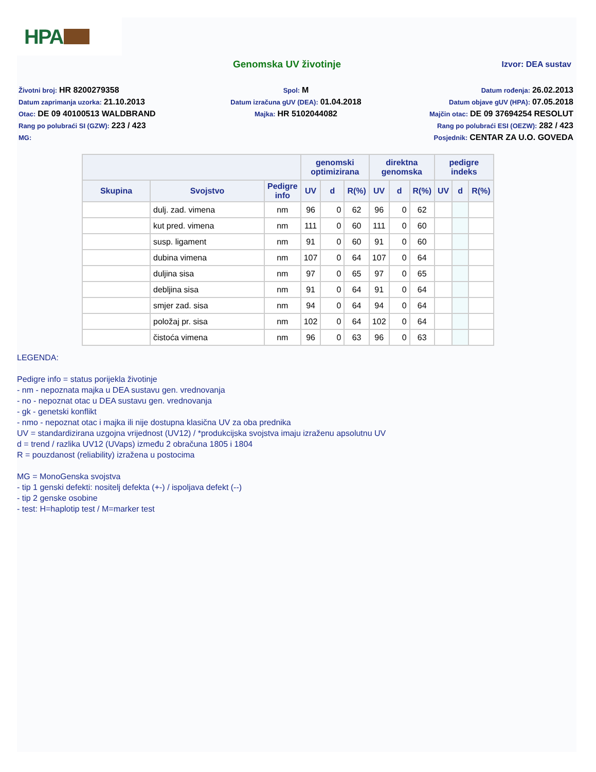HPA
Genomska UV životinje
Izvor: DEA sustav
Životni broj: HR 8200279358
Datum zaprimanja uzorka: 21.10.2013
Otac: DE 09 40100513 WALDBRAND
Rang po polubraći SI (GZW): 223 / 423
MG:
Spol: M
Datum izračuna gUV (DEA): 01.04.2018
Majka: HR 5102044082
Datum rođenja: 26.02.2013
Datum objave gUV (HPA): 07.05.2018
Majčin otac: DE 09 37694254 RESOLUT
Rang po polubraći ESI (OEZW): 282 / 423
Posjednik: CENTAR ZA U.O. GOVEDA
| | | | genomski optimizirana | | | direktna genomska | | | pedigre indeks | | |
| --- | --- | --- | --- | --- | --- | --- | --- | --- | --- | --- | --- |
| Skupina | Svojstvo | Pedigre info | UV | d | R(%) | UV | d | R(%) | UV | d | R(%) |
| | dulj. zad. vimena | nm | 96 | 0 | 62 | 96 | 0 | 62 | | | |
| | kut pred. vimena | nm | 111 | 0 | 60 | 111 | 0 | 60 | | | |
| | susp. ligament | nm | 91 | 0 | 60 | 91 | 0 | 60 | | | |
| | dubina vimena | nm | 107 | 0 | 64 | 107 | 0 | 64 | | | |
| | duljina sisa | nm | 97 | 0 | 65 | 97 | 0 | 65 | | | |
| | debljina sisa | nm | 91 | 0 | 64 | 91 | 0 | 64 | | | |
| | smjer zad. sisa | nm | 94 | 0 | 64 | 94 | 0 | 64 | | | |
| | položaj pr. sisa | nm | 102 | 0 | 64 | 102 | 0 | 64 | | | |
| | čistoća vimena | nm | 96 | 0 | 63 | 96 | 0 | 63 | | | |
LEGENDA:
Pedigre info = status porijekla životinje
- nm - nepoznata majka u DEA sustavu gen. vrednovanja
- no - nepoznat otac u DEA sustavu gen. vrednovanja
- gk - genetski konflikt
- nmo - nepoznat otac i majka ili nije dostupna klasična UV za oba prednika
UV = standardizirana uzgojna vrijednost (UV12) / *produkcijska svojstva imaju izraženu apsolutnu UV
d = trend / razlika UV12 (UVaps) između 2 obračuna 1805 i 1804
R = pouzdanost (reliability) izražena u postocima
MG = MonoGenska svojstva
- tip 1 genski defekti: nositelj defekta (+-) / ispoljava defekt (--)
- tip 2 genske osobine
- test: H=haplotip test / M=marker test